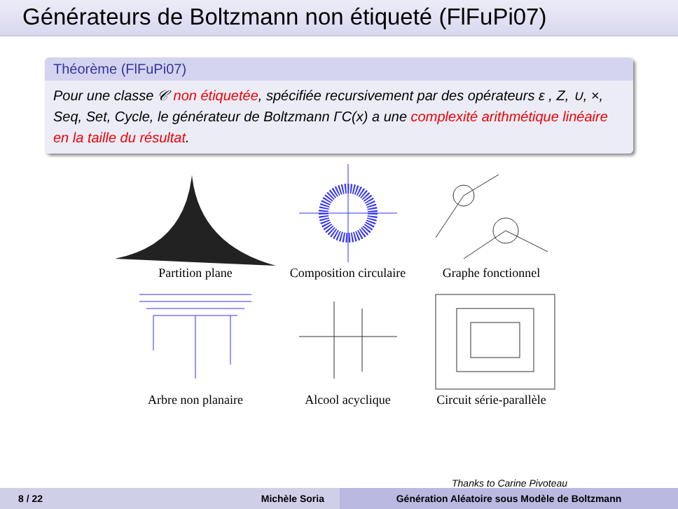Générateurs de Boltzmann non étiqueté (FlFuPi07)
Théorème (FlFuPi07)
Pour une classe 𝒞 non étiquetée, spécifiée recursivement par des opérateurs ε , Z, ∪, ×, Seq, Set, Cycle, le générateur de Boltzmann ΓC(x) a une complexité arithmétique linéaire en la taille du résultat.
Partition plane
Composition circulaire
Graphe fonctionnel
Arbre non planaire
Alcool acyclique
Circuit série-parallèle
Thanks to Carine Pivoteau
8 / 22 Michèle Soria Génération Aléatoire sous Modèle de Boltzmann